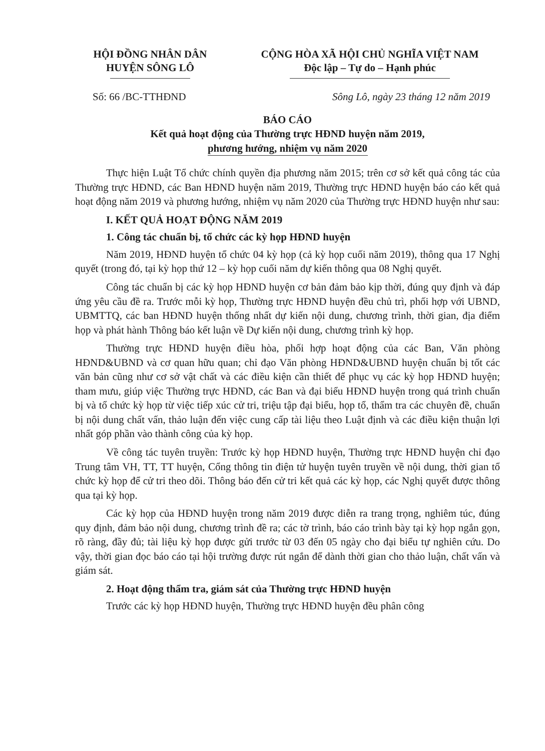HỘI ĐỒNG NHÂN DÂN
HUYỆN SÔNG LÔ
CỘNG HÒA XÃ HỘI CHỦ NGHĨA VIỆT NAM
Độc lập – Tự do – Hạnh phúc
Số: 66 /BC-TTHĐND Sông Lô, ngày 23 tháng 12 năm 2019
BÁO CÁO
Kết quả hoạt động của Thường trực HĐND huyện năm 2019,
phương hướng, nhiệm vụ năm 2020
Thực hiện Luật Tổ chức chính quyền địa phương năm 2015; trên cơ sở kết quả công tác của Thường trực HĐND, các Ban HĐND huyện năm 2019, Thường trực HĐND huyện báo cáo kết quả hoạt động năm 2019 và phương hướng, nhiệm vụ năm 2020 của Thường trực HĐND huyện như sau:
I. KẾT QUẢ HOẠT ĐỘNG NĂM 2019
1. Công tác chuẩn bị, tổ chức các kỳ họp HĐND huyện
Năm 2019, HĐND huyện tổ chức 04 kỳ họp (cả kỳ họp cuối năm 2019), thông qua 17 Nghị quyết (trong đó, tại kỳ họp thứ 12 – kỳ họp cuối năm dự kiến thông qua 08 Nghị quyết.
Công tác chuẩn bị các kỳ họp HĐND huyện cơ bản đảm bảo kịp thời, đúng quy định và đáp ứng yêu cầu đề ra. Trước mỗi kỳ họp, Thường trực HĐND huyện đều chủ trì, phối hợp với UBND, UBMTTQ, các ban HĐND huyện thống nhất dự kiến nội dung, chương trình, thời gian, địa điểm họp và phát hành Thông báo kết luận về Dự kiến nội dung, chương trình kỳ họp.
Thường trực HĐND huyện điều hòa, phối hợp hoạt động của các Ban, Văn phòng HĐND&UBND và cơ quan hữu quan; chỉ đạo Văn phòng HĐND&UBND huyện chuẩn bị tốt các văn bản cũng như cơ sở vật chất và các điều kiện cần thiết để phục vụ các kỳ họp HĐND huyện; tham mưu, giúp việc Thường trực HĐND, các Ban và đại biểu HĐND huyện trong quá trình chuẩn bị và tổ chức kỳ họp từ việc tiếp xúc cử tri, triệu tập đại biểu, họp tổ, thẩm tra các chuyên đề, chuẩn bị nội dung chất vấn, thảo luận đến việc cung cấp tài liệu theo Luật định và các điều kiện thuận lợi nhất góp phần vào thành công của kỳ họp.
Về công tác tuyên truyền: Trước kỳ họp HĐND huyện, Thường trực HĐND huyện chỉ đạo Trung tâm VH, TT, TT huyện, Cổng thông tin điện tử huyện tuyên truyền về nội dung, thời gian tổ chức kỳ họp để cử tri theo dõi. Thông báo đến cử tri kết quả các kỳ họp, các Nghị quyết được thông qua tại kỳ họp.
Các kỳ họp của HĐND huyện trong năm 2019 được diễn ra trang trọng, nghiêm túc, đúng quy định, đảm bảo nội dung, chương trình đề ra; các tờ trình, báo cáo trình bày tại kỳ họp ngắn gọn, rõ ràng, đầy đủ; tài liệu kỳ họp được gửi trước từ 03 đến 05 ngày cho đại biểu tự nghiên cứu. Do vậy, thời gian đọc báo cáo tại hội trường được rút ngắn để dành thời gian cho thảo luận, chất vấn và giám sát.
2. Hoạt động thẩm tra, giám sát của Thường trực HĐND huyện
Trước các kỳ họp HĐND huyện, Thường trực HĐND huyện đều phân công